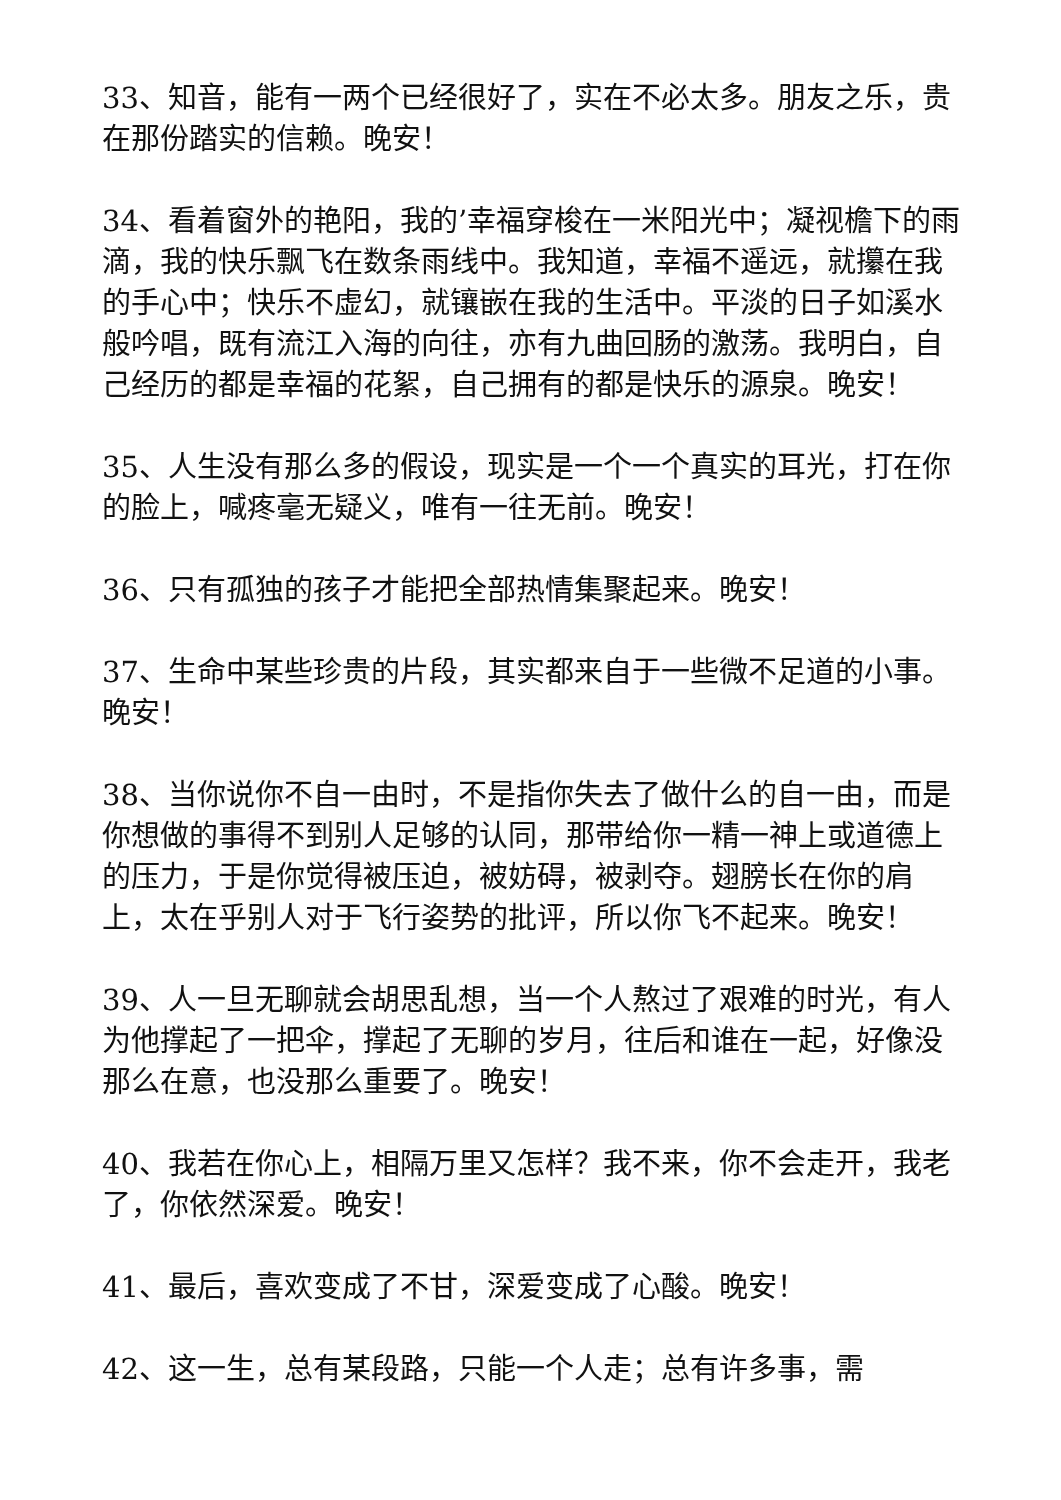33、知音，能有一两个已经很好了，实在不必太多。朋友之乐，贵在那份踏实的信赖。晚安！
34、看着窗外的艳阳，我的’幸福穿梭在一米阳光中；凝视檐下的雨滴，我的快乐飘飞在数条雨线中。我知道，幸福不遥远，就攥在我的手心中；快乐不虚幻，就镶嵌在我的生活中。平淡的日子如溪水般吟唱，既有流江入海的向往，亦有九曲回肠的激荡。我明白，自己经历的都是幸福的花絮，自己拥有的都是快乐的源泉。晚安！
35、人生没有那么多的假设，现实是一个一个真实的耳光，打在你的脸上，喊疼毫无疑义，唯有一往无前。晚安！
36、只有孤独的孩子才能把全部热情集聚起来。晚安！
37、生命中某些珍贵的片段，其实都来自于一些微不足道的小事。晚安！
38、当你说你不自一由时，不是指你失去了做什么的自一由，而是你想做的事得不到别人足够的认同，那带给你一精一神上或道德上的压力，于是你觉得被压迫，被妨碍，被剥夺。翅膀长在你的肩上，太在乎别人对于飞行姿势的批评，所以你飞不起来。晚安！
39、人一旦无聊就会胡思乱想，当一个人熬过了艰难的时光，有人为他撑起了一把伞，撑起了无聊的岁月，往后和谁在一起，好像没那么在意，也没那么重要了。晚安！
40、我若在你心上，相隔万里又怎样？我不来，你不会走开，我老了，你依然深爱。晚安！
41、最后，喜欢变成了不甘，深爱变成了心酸。晚安！
42、这一生，总有某段路，只能一个人走；总有许多事，需